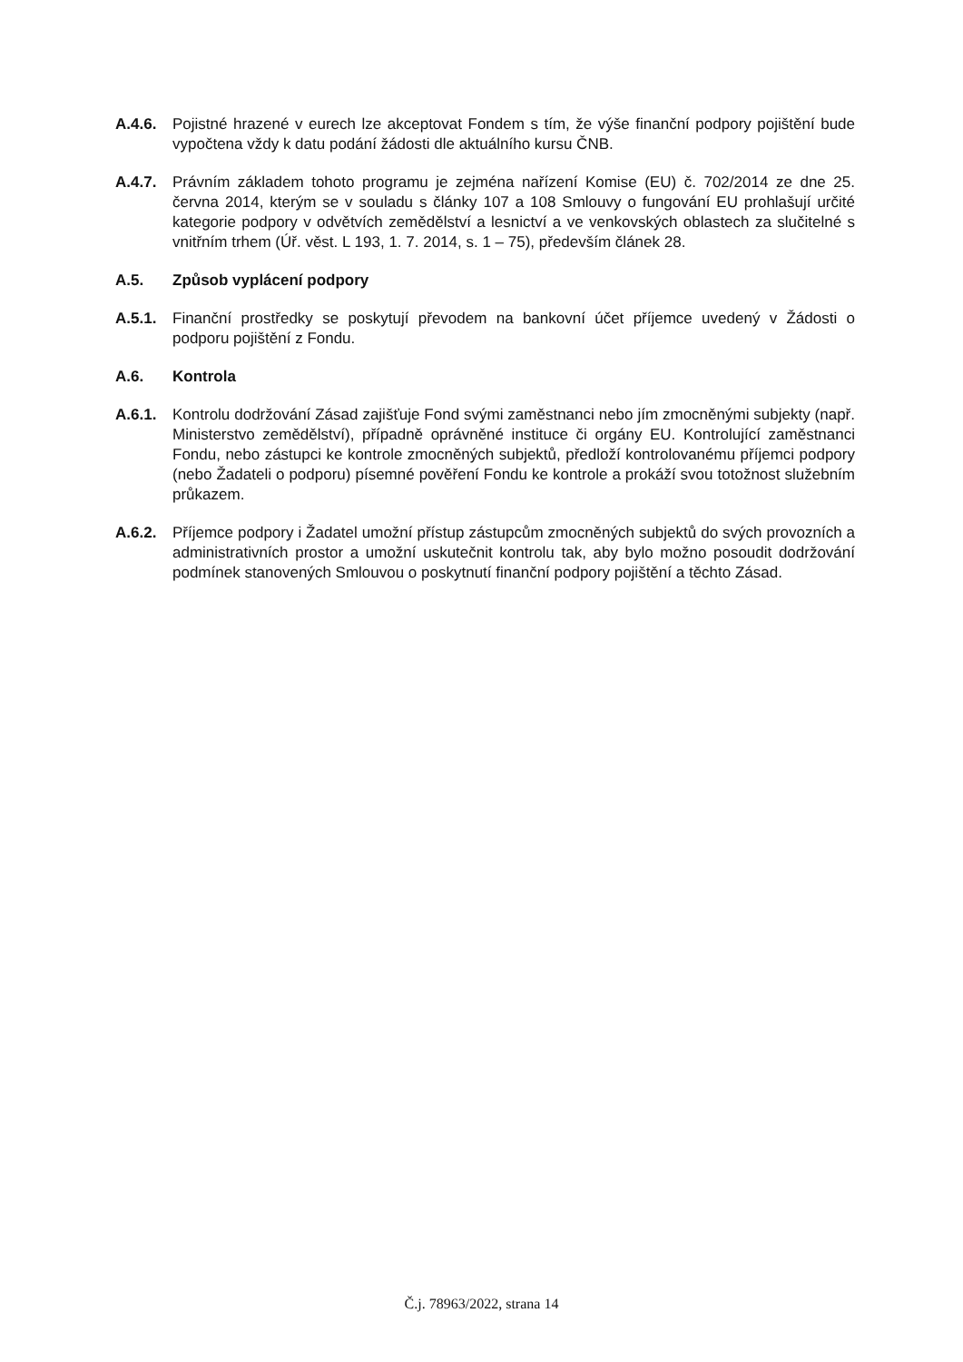A.4.6. Pojistné hrazené v eurech lze akceptovat Fondem s tím, že výše finanční podpory pojištění bude vypočtena vždy k datu podání žádosti dle aktuálního kursu ČNB.
A.4.7. Právním základem tohoto programu je zejména nařízení Komise (EU) č. 702/2014 ze dne 25. června 2014, kterým se v souladu s články 107 a 108 Smlouvy o fungování EU prohlašují určité kategorie podpory v odvětvích zemědělství a lesnictví a ve venkovských oblastech za slučitelné s vnitřním trhem (Úř. věst. L 193, 1. 7. 2014, s. 1 – 75), především článek 28.
A.5. Způsob vyplácení podpory
A.5.1. Finanční prostředky se poskytují převodem na bankovní účet příjemce uvedený v Žádosti o podporu pojištění z Fondu.
A.6. Kontrola
A.6.1. Kontrolu dodržování Zásad zajišťuje Fond svými zaměstnanci nebo jím zmocněnými subjekty (např. Ministerstvo zemědělství), případně oprávněné instituce či orgány EU. Kontrolující zaměstnanci Fondu, nebo zástupci ke kontrole zmocněných subjektů, předloží kontrolovanému příjemci podpory (nebo Žadateli o podporu) písemné pověření Fondu ke kontrole a prokáží svou totožnost služebním průkazem.
A.6.2. Příjemce podpory i Žadatel umožní přístup zástupcům zmocněných subjektů do svých provozních a administrativních prostor a umožní uskutečnit kontrolu tak, aby bylo možno posoudit dodržování podmínek stanovených Smlouvou o poskytnutí finanční podpory pojištění a těchto Zásad.
Č.j. 78963/2022, strana 14